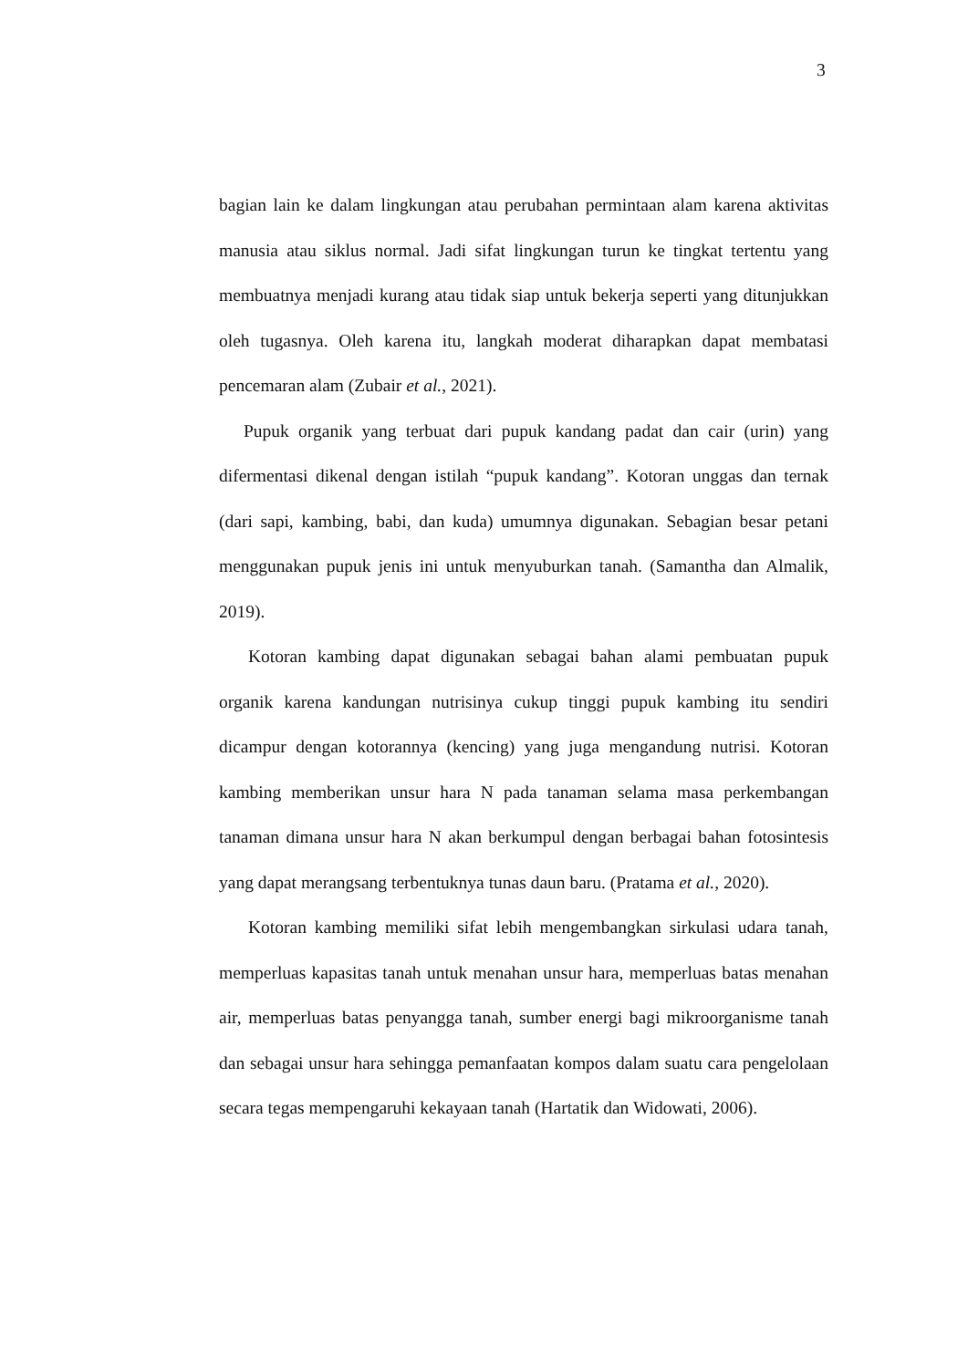3
bagian lain ke dalam lingkungan atau perubahan permintaan alam karena aktivitas manusia atau siklus normal. Jadi sifat lingkungan turun ke tingkat tertentu yang membuatnya menjadi kurang atau tidak siap untuk bekerja seperti yang ditunjukkan oleh tugasnya. Oleh karena itu, langkah moderat diharapkan dapat membatasi pencemaran alam (Zubair et al., 2021).
Pupuk organik yang terbuat dari pupuk kandang padat dan cair (urin) yang difermentasi dikenal dengan istilah “pupuk kandang”. Kotoran unggas dan ternak (dari sapi, kambing, babi, dan kuda) umumnya digunakan. Sebagian besar petani menggunakan pupuk jenis ini untuk menyuburkan tanah. (Samantha dan Almalik, 2019).
Kotoran kambing dapat digunakan sebagai bahan alami pembuatan pupuk organik karena kandungan nutrisinya cukup tinggi pupuk kambing itu sendiri dicampur dengan kotorannya (kencing) yang juga mengandung nutrisi. Kotoran kambing memberikan unsur hara N pada tanaman selama masa perkembangan tanaman dimana unsur hara N akan berkumpul dengan berbagai bahan fotosintesis yang dapat merangsang terbentuknya tunas daun baru. (Pratama et al., 2020).
Kotoran kambing memiliki sifat lebih mengembangkan sirkulasi udara tanah, memperluas kapasitas tanah untuk menahan unsur hara, memperluas batas menahan air, memperluas batas penyangga tanah, sumber energi bagi mikroorganisme tanah dan sebagai unsur hara sehingga pemanfaatan kompos dalam suatu cara pengelolaan secara tegas mempengaruhi kekayaan tanah (Hartatik dan Widowati, 2006).